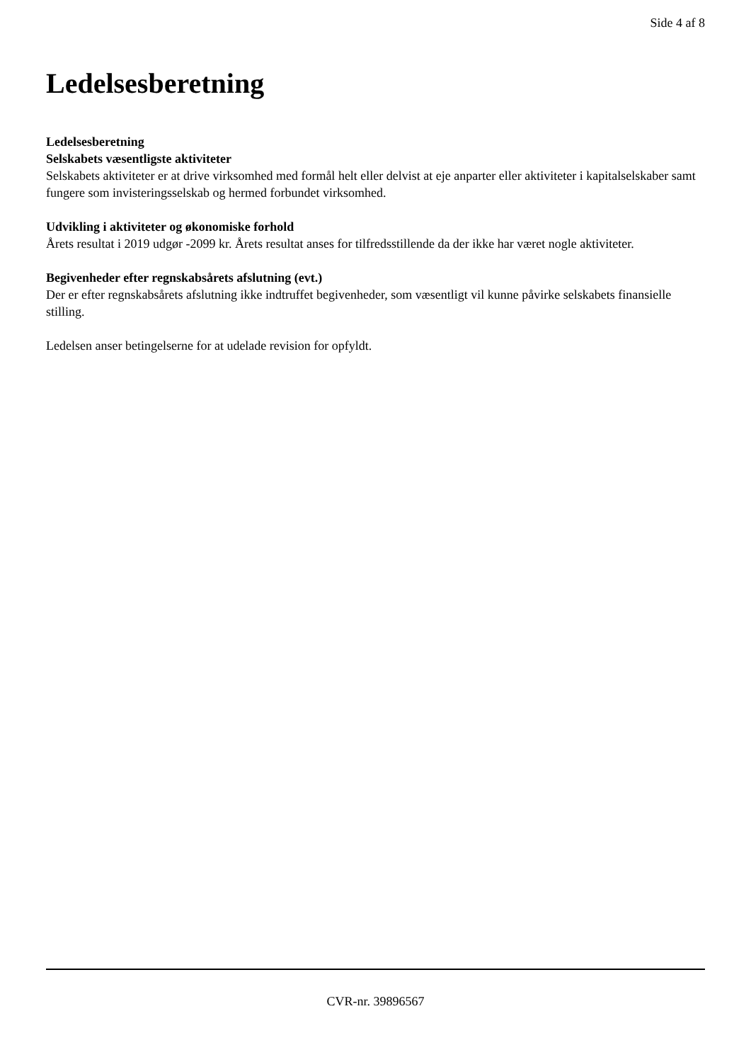Side 4 af 8
Ledelsesberetning
Ledelsesberetning
Selskabets væsentligste aktiviteter
Selskabets aktiviteter er at drive virksomhed med formål helt eller delvist at eje anparter eller aktiviteter i kapitalselskaber samt fungere som invisteringsselskab og hermed forbundet virksomhed.
Udvikling i aktiviteter og økonomiske forhold
Årets resultat i 2019 udgør -2099 kr. Årets resultat anses for tilfredsstillende da der ikke har været nogle aktiviteter.
Begivenheder efter regnskabsårets afslutning (evt.)
Der er efter regnskabsårets afslutning ikke indtruffet begivenheder, som væsentligt vil kunne påvirke selskabets finansielle stilling.
Ledelsen anser betingelserne for at udelade revision for opfyldt.
CVR-nr. 39896567